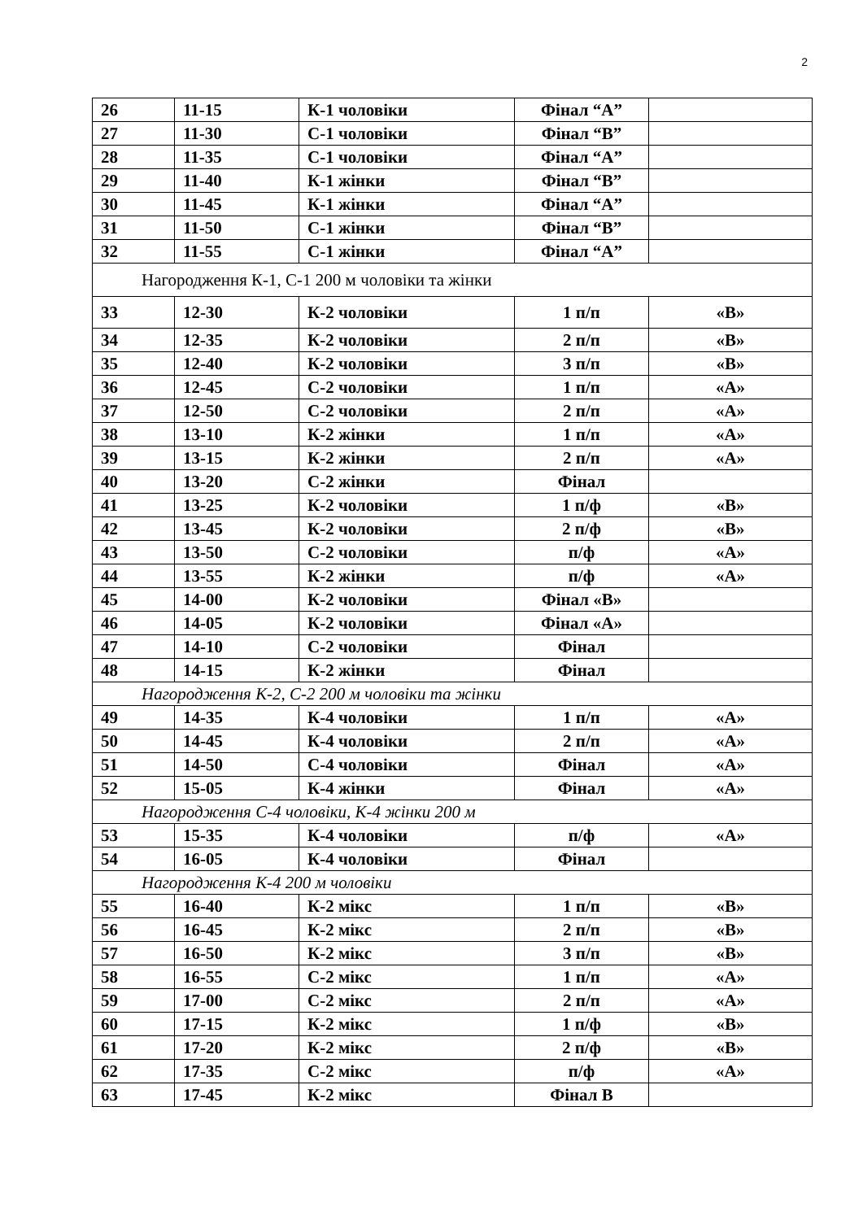2
| 26 | 11-15 | К-1 чоловіки | Фінал “А” | |
| 27 | 11-30 | С-1 чоловіки | Фінал “В” | |
| 28 | 11-35 | С-1 чоловіки | Фінал “А” | |
| 29 | 11-40 | К-1 жінки | Фінал “В” | |
| 30 | 11-45 | К-1 жінки | Фінал “А” | |
| 31 | 11-50 | С-1 жінки | Фінал “В” | |
| 32 | 11-55 | С-1 жінки | Фінал “А” | |
| Нагородження К-1, С-1 200 м чоловіки та жінки | | | | |
| 33 | 12-30 | К-2 чоловіки | 1 п/п | «В» |
| 34 | 12-35 | К-2 чоловіки | 2 п/п | «В» |
| 35 | 12-40 | К-2 чоловіки | 3 п/п | «В» |
| 36 | 12-45 | С-2 чоловіки | 1 п/п | «А» |
| 37 | 12-50 | С-2 чоловіки | 2 п/п | «А» |
| 38 | 13-10 | К-2 жінки | 1 п/п | «А» |
| 39 | 13-15 | К-2 жінки | 2 п/п | «А» |
| 40 | 13-20 | С-2 жінки | Фінал | |
| 41 | 13-25 | К-2 чоловіки | 1 п/ф | «В» |
| 42 | 13-45 | К-2 чоловіки | 2 п/ф | «В» |
| 43 | 13-50 | С-2 чоловіки | п/ф | «А» |
| 44 | 13-55 | К-2 жінки | п/ф | «А» |
| 45 | 14-00 | К-2 чоловіки | Фінал «В» | |
| 46 | 14-05 | К-2 чоловіки | Фінал «А» | |
| 47 | 14-10 | С-2 чоловіки | Фінал | |
| 48 | 14-15 | К-2 жінки | Фінал | |
| Нагородження К-2, С-2 200 м чоловіки та жінки | | | | |
| 49 | 14-35 | К-4 чоловіки | 1 п/п | «А» |
| 50 | 14-45 | К-4 чоловіки | 2 п/п | «А» |
| 51 | 14-50 | С-4 чоловіки | Фінал | «А» |
| 52 | 15-05 | К-4 жінки | Фінал | «А» |
| Нагородження С-4 чоловіки, К-4 жінки 200 м | | | | |
| 53 | 15-35 | К-4 чоловіки | п/ф | «А» |
| 54 | 16-05 | К-4 чоловіки | Фінал | |
| Нагородження К-4 200 м чоловіки | | | | |
| 55 | 16-40 | К-2 мікс | 1 п/п | «В» |
| 56 | 16-45 | К-2 мікс | 2 п/п | «В» |
| 57 | 16-50 | К-2 мікс | 3 п/п | «В» |
| 58 | 16-55 | С-2 мікс | 1 п/п | «А» |
| 59 | 17-00 | С-2 мікс | 2 п/п | «А» |
| 60 | 17-15 | К-2 мікс | 1 п/ф | «В» |
| 61 | 17-20 | К-2 мікс | 2 п/ф | «В» |
| 62 | 17-35 | С-2 мікс | п/ф | «А» |
| 63 | 17-45 | К-2 мікс | Фінал В | |